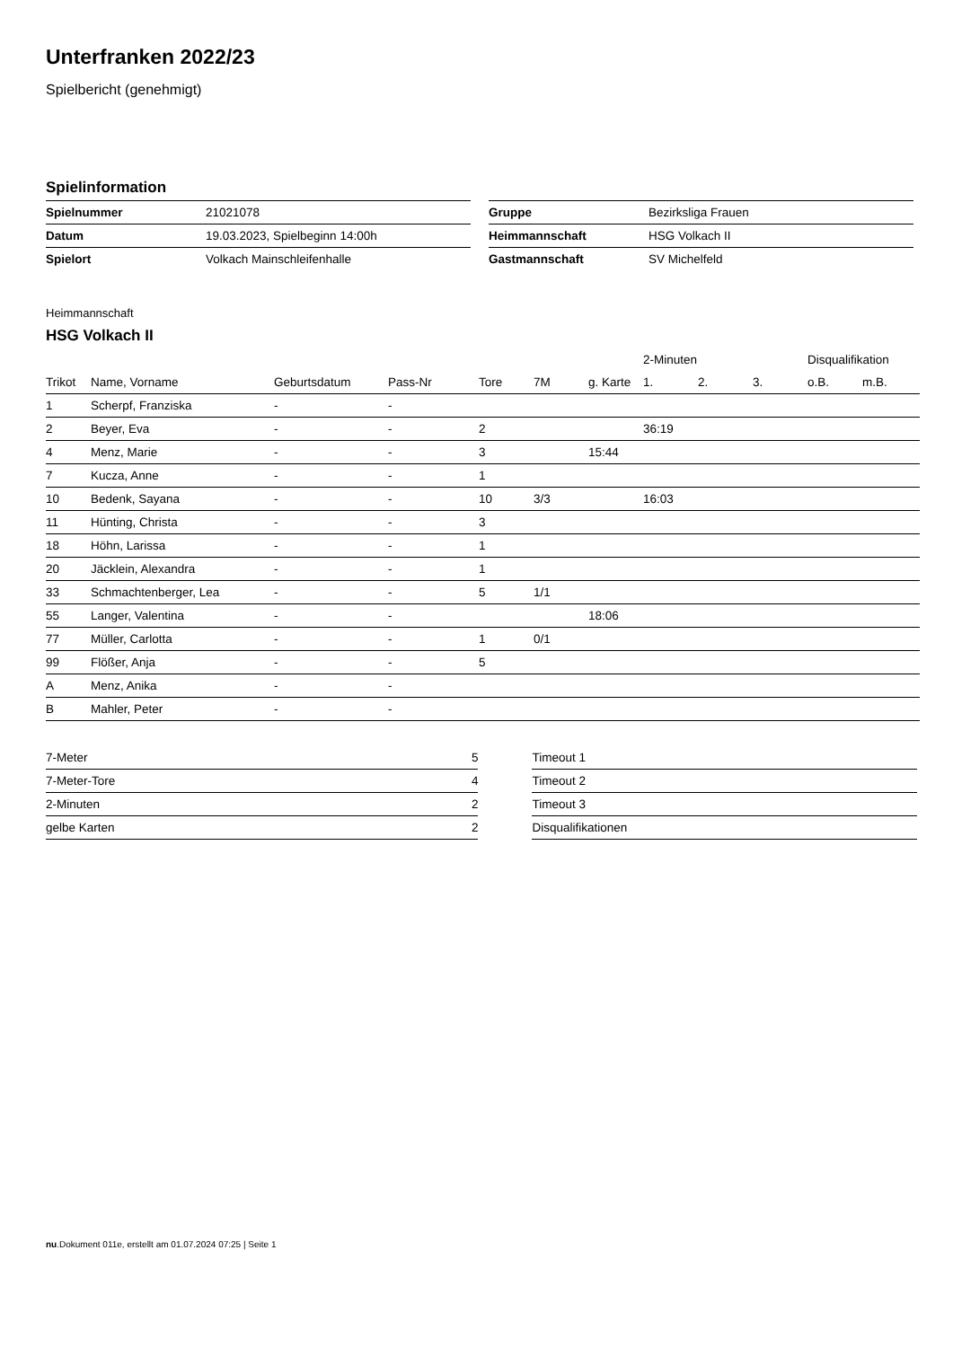Unterfranken 2022/23
Spielbericht (genehmigt)
Spielinformation
| Spielnummer | 21021078 |
| Datum | 19.03.2023, Spielbeginn 14:00h |
| Spielort | Volkach Mainschleifenhalle |
| Gruppe | Bezirksliga Frauen |
| Heimmannschaft | HSG Volkach II |
| Gastmannschaft | SV Michelfeld |
Heimmannschaft
HSG Volkach II
| | | | | | | | 2-Minuten | | | Disqualifikation | |
| --- | --- | --- | --- | --- | --- | --- | --- | --- | --- | --- | --- |
| Trikot | Name, Vorname | Geburtsdatum | Pass-Nr | Tore | 7M | g. Karte | 1. | 2. | 3. | o.B. | m.B. |
| 1 | Scherpf, Franziska | - | - | | | | | | | | |
| 2 | Beyer, Eva | - | - | 2 | | | 36:19 | | | | |
| 4 | Menz, Marie | - | - | 3 | | 15:44 | | | | | |
| 7 | Kucza, Anne | - | - | 1 | | | | | | | |
| 10 | Bedenk, Sayana | - | - | 10 | 3/3 | | 16:03 | | | | |
| 11 | Hünting, Christa | - | - | 3 | | | | | | | |
| 18 | Höhn, Larissa | - | - | 1 | | | | | | | |
| 20 | Jäcklein, Alexandra | - | - | 1 | | | | | | | |
| 33 | Schmachtenberger, Lea | - | - | 5 | 1/1 | | | | | | |
| 55 | Langer, Valentina | - | - | | | 18:06 | | | | | |
| 77 | Müller, Carlotta | - | - | 1 | 0/1 | | | | | | |
| 99 | Flößer, Anja | - | - | 5 | | | | | | | |
| A | Menz, Anika | - | - | | | | | | | | |
| B | Mahler, Peter | - | - | | | | | | | | |
| 7-Meter | 5 |
| 7-Meter-Tore | 4 |
| 2-Minuten | 2 |
| gelbe Karten | 2 |
| Timeout 1 |
| Timeout 2 |
| Timeout 3 |
| Disqualifikationen |
nu.Dokument 011e, erstellt am 01.07.2024 07:25 | Seite 1